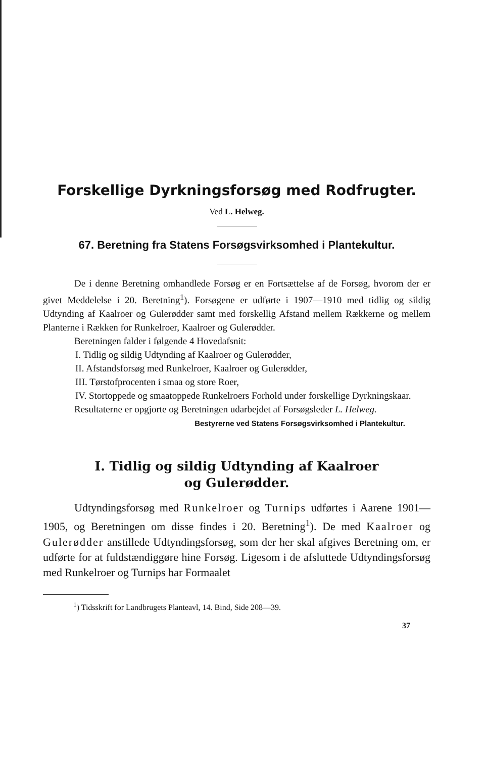Forskellige Dyrkningsforsøg med Rodfrugter.
Ved L. Helweg.
67. Beretning fra Statens Forsøgsvirksomhed i Plantekultur.
De i denne Beretning omhandlede Forsøg er en Fortsættelse af de Forsøg, hvorom der er givet Meddelelse i 20. Beretning<sup>1</sup>). Forsøgene er udførte i 1907—1910 med tidlig og sildig Udtynding af Kaalroer og Gulerødder samt med forskellig Afstand mellem Rækkerne og mellem Planterne i Rækken for Runkelroer, Kaalroer og Gulerødder.
Beretningen falder i følgende 4 Hovedafsnit:
I. Tidlig og sildig Udtynding af Kaalroer og Gulerødder,
II. Afstandsforsøg med Runkelroer, Kaalroer og Gulerødder,
III. Tørstofprocenten i smaa og store Roer,
IV. Stortoppede og smaatoppede Runkelroers Forhold under forskellige Dyrkningskaar.
Resultaterne er opgjorte og Beretningen udarbejdet af Forsøgsleder L. Helweg.
Bestyrerne ved Statens Forsøgsvirksomhed i Plantekultur.
I. Tidlig og sildig Udtynding af Kaalroer
og Gulerødder.
Udtyndingsforsøg med Runkelroer og Turnips udførtes i Aarene 1901—1905, og Beretningen om disse findes i 20. Beretning<sup>1</sup>). De med Kaalroer og Gulerødder anstillede Udtyndingsforsøg, som der her skal afgives Beretning om, er udførte for at fuldstændiggøre hine Forsøg. Ligesom i de afsluttede Udtyndingsforsøg med Runkelroer og Turnips har Formaalet
<sup>1</sup>) Tidsskrift for Landbrugets Planteavl, 14. Bind, Side 208—39.
37